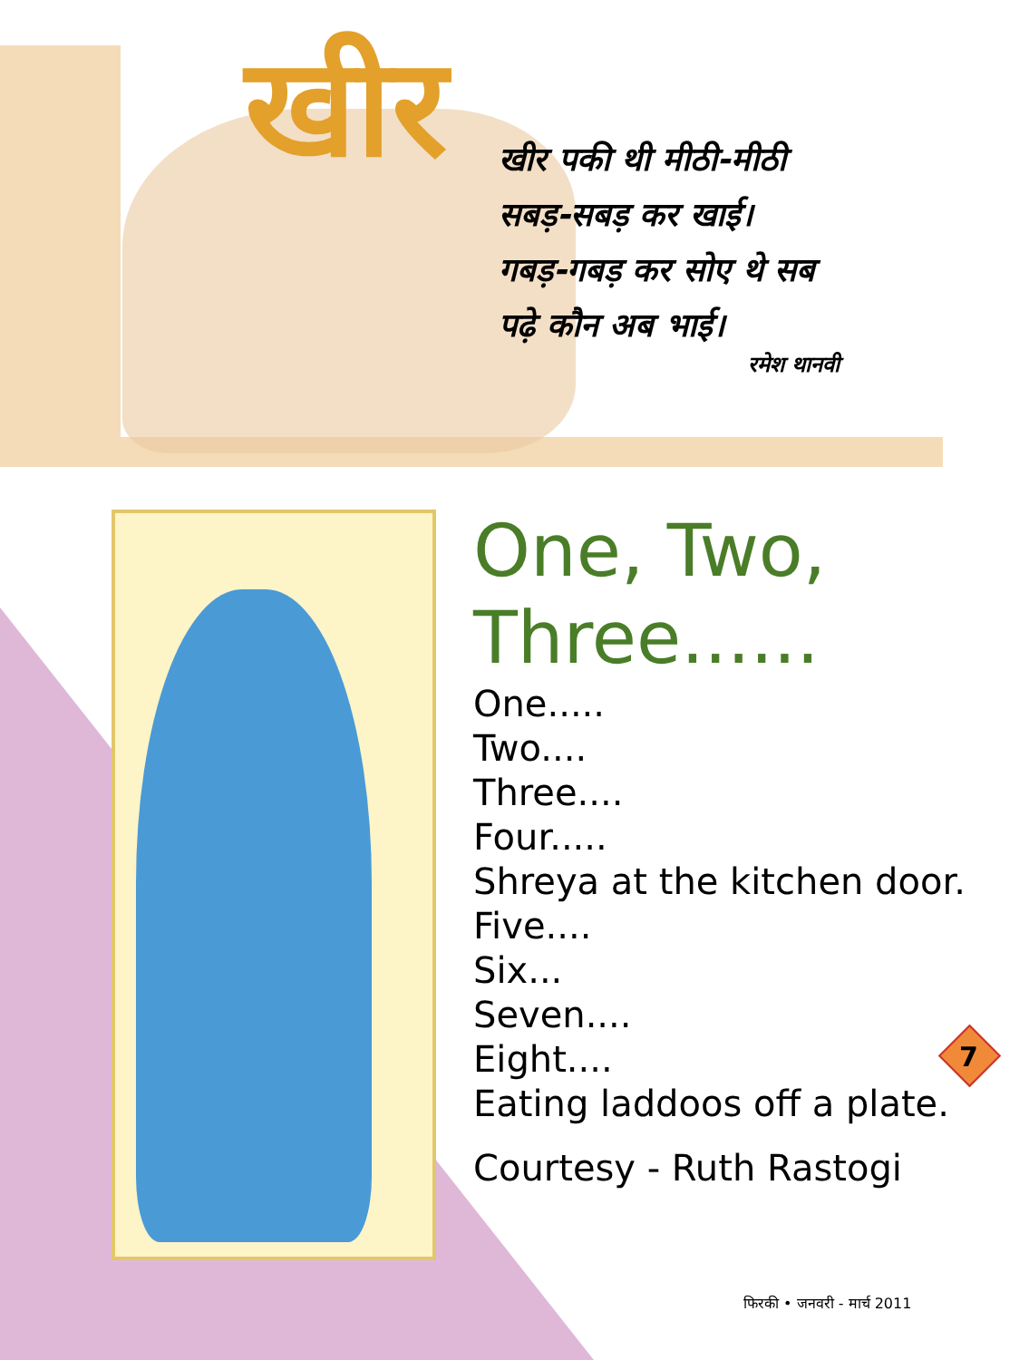खीर
खीर पकी थी मीठी-मीठी
सबड़-सबड़ कर खाई।
गबड़-गबड़ कर सोए थे सब
पढ़े कौन अब भाई।
रमेश थानवी
One, Two,
Three......
One.....
Two....
Three....
Four.....
Shreya at the kitchen door.
Five....
Six...
Seven....
Eight....
Eating laddoos off a plate.
Courtesy - Ruth Rastogi
7
फिरकी • जनवरी - मार्च 2011